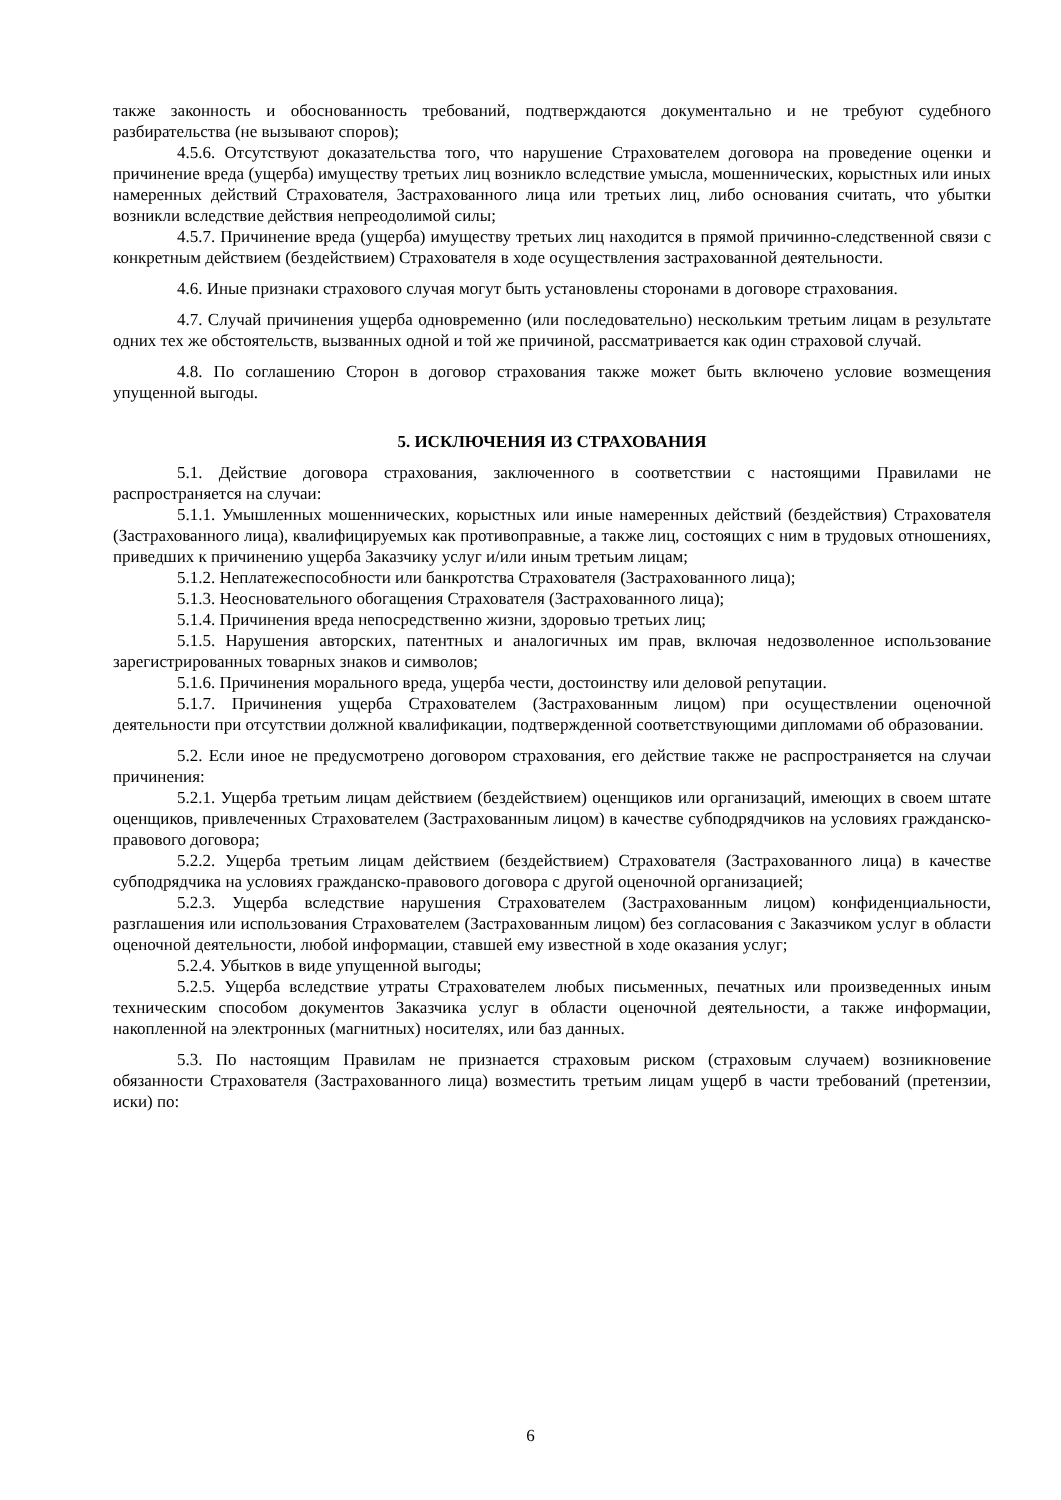также законность и обоснованность требований, подтверждаются документально и не требуют судебного разбирательства (не вызывают споров);
4.5.6. Отсутствуют доказательства того, что нарушение Страхователем договора на проведение оценки и причинение вреда (ущерба) имуществу третьих лиц возникло вследствие умысла, мошеннических, корыстных или иных намеренных действий Страхователя, Застрахованного лица или третьих лиц, либо основания считать, что убытки возникли вследствие действия непреодолимой силы;
4.5.7. Причинение вреда (ущерба) имуществу третьих лиц находится в прямой причинно-следственной связи с конкретным действием (бездействием) Страхователя в ходе осуществления застрахованной деятельности.
4.6. Иные признаки страхового случая могут быть установлены сторонами в договоре страхования.
4.7. Случай причинения ущерба одновременно (или последовательно) нескольким третьим лицам в результате одних тех же обстоятельств, вызванных одной и той же причиной, рассматривается как один страховой случай.
4.8. По соглашению Сторон в договор страхования также может быть включено условие возмещения упущенной выгоды.
5. ИСКЛЮЧЕНИЯ ИЗ СТРАХОВАНИЯ
5.1. Действие договора страхования, заключенного в соответствии с настоящими Правилами не распространяется на случаи:
5.1.1. Умышленных мошеннических, корыстных или иные намеренных действий (бездействия) Страхователя (Застрахованного лица), квалифицируемых как противоправные, а также лиц, состоящих с ним в трудовых отношениях, приведших к причинению ущерба Заказчику услуг и/или иным третьим лицам;
5.1.2. Неплатежеспособности или банкротства Страхователя (Застрахованного лица);
5.1.3. Неосновательного обогащения Страхователя (Застрахованного лица);
5.1.4. Причинения вреда непосредственно жизни, здоровью третьих лиц;
5.1.5. Нарушения авторских, патентных и аналогичных им прав, включая недозволенное использование зарегистрированных товарных знаков и символов;
5.1.6. Причинения морального вреда, ущерба чести, достоинству или деловой репутации.
5.1.7. Причинения ущерба Страхователем (Застрахованным лицом) при осуществлении оценочной деятельности при отсутствии должной квалификации, подтвержденной соответствующими дипломами об образовании.
5.2. Если иное не предусмотрено договором страхования, его действие также не распространяется на случаи причинения:
5.2.1. Ущерба третьим лицам действием (бездействием) оценщиков или организаций, имеющих в своем штате оценщиков, привлеченных Страхователем (Застрахованным лицом) в качестве субподрядчиков на условиях гражданско-правового договора;
5.2.2. Ущерба третьим лицам действием (бездействием) Страхователя (Застрахованного лица) в качестве субподрядчика на условиях гражданско-правового договора с другой оценочной организацией;
5.2.3. Ущерба вследствие нарушения Страхователем (Застрахованным лицом) конфиденциальности, разглашения или использования Страхователем (Застрахованным лицом) без согласования с Заказчиком услуг в области оценочной деятельности, любой информации, ставшей ему известной в ходе оказания услуг;
5.2.4. Убытков в виде упущенной выгоды;
5.2.5. Ущерба вследствие утраты Страхователем любых письменных, печатных или произведенных иным техническим способом документов Заказчика услуг в области оценочной деятельности, а также информации, накопленной на электронных (магнитных) носителях, или баз данных.
5.3. По настоящим Правилам не признается страховым риском (страховым случаем) возникновение обязанности Страхователя (Застрахованного лица) возместить третьим лицам ущерб в части требований (претензии, иски) по:
6